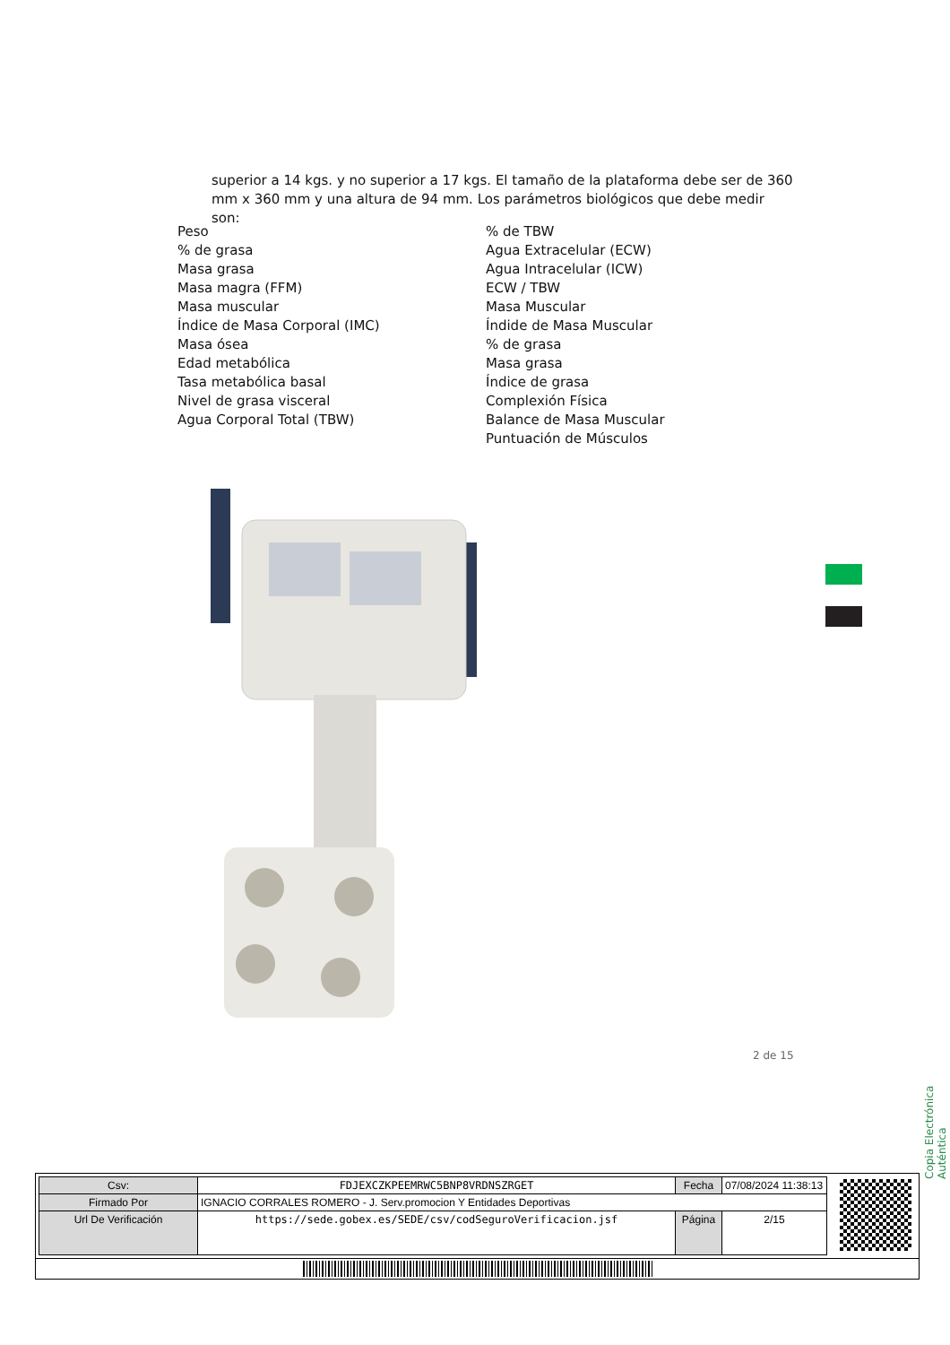superior a 14 kgs. y no superior a 17 kgs. El tamaño de la plataforma debe ser de 360 mm x 360 mm y una altura de 94 mm. Los parámetros biológicos que debe medir son:
Peso
% de grasa
Masa grasa
Masa magra (FFM)
Masa muscular
Índice de Masa Corporal (IMC)
Masa ósea
Edad metabólica
Tasa metabólica basal
Nivel de grasa visceral
Agua Corporal Total (TBW)
% de TBW
Agua Extracelular (ECW)
Agua Intracelular (ICW)
ECW / TBW
Masa Muscular
Índide de Masa Muscular
% de grasa
Masa grasa
Índice de grasa
Complexión Física
Balance de Masa Muscular
Puntuación de Músculos
2 de 15
Copia Electrónica Auténtica
| Csv: | FDJEXCZKPEEMRWC5BNP8VRDNSZRGET | Fecha | 07/08/2024 11:38:13 |
| Firmado Por | IGNACIO CORRALES ROMERO - J. Serv.promocion Y Entidades Deportivas | | |
| Url De Verificación | https://sede.gobex.es/SEDE/csv/codSeguroVerificacion.jsf | Página | 2/15 |